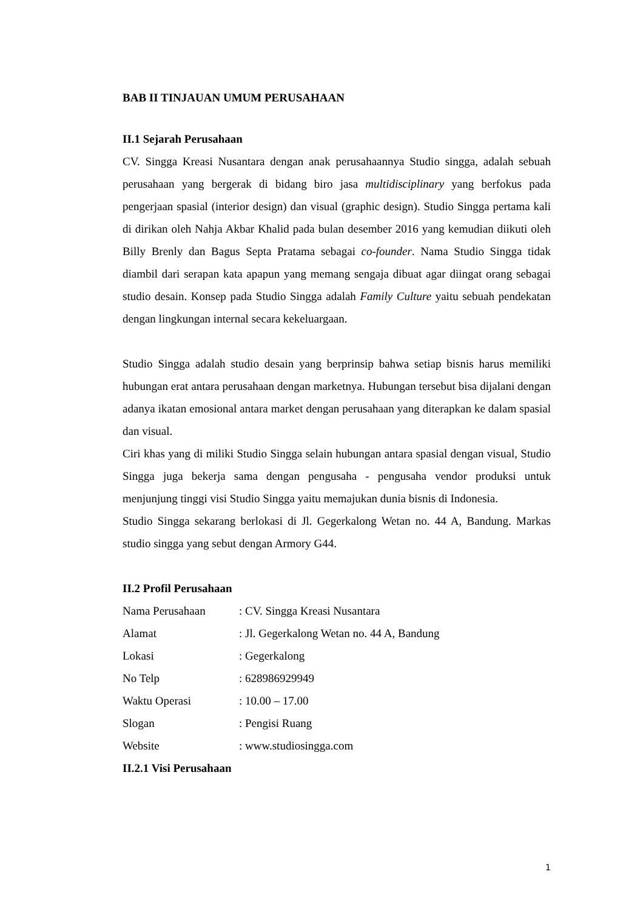BAB II TINJAUAN UMUM PERUSAHAAN
II.1 Sejarah Perusahaan
CV. Singga Kreasi Nusantara dengan anak perusahaannya Studio singga, adalah sebuah perusahaan yang bergerak di bidang biro jasa multidisciplinary yang berfokus pada pengerjaan spasial (interior design) dan visual (graphic design). Studio Singga pertama kali di dirikan oleh Nahja Akbar Khalid pada bulan desember 2016 yang kemudian diikuti oleh Billy Brenly dan Bagus Septa Pratama sebagai co-founder. Nama Studio Singga tidak diambil dari serapan kata apapun yang memang sengaja dibuat agar diingat orang sebagai studio desain. Konsep pada Studio Singga adalah Family Culture yaitu sebuah pendekatan dengan lingkungan internal secara kekeluargaan.
Studio Singga adalah studio desain yang berprinsip bahwa setiap bisnis harus memiliki hubungan erat antara perusahaan dengan marketnya. Hubungan tersebut bisa dijalani dengan adanya ikatan emosional antara market dengan perusahaan yang diterapkan ke dalam spasial dan visual.
Ciri khas yang di miliki Studio Singga selain hubungan antara spasial dengan visual, Studio Singga juga bekerja sama dengan pengusaha - pengusaha vendor produksi untuk menjunjung tinggi visi Studio Singga yaitu memajukan dunia bisnis di Indonesia.
Studio Singga sekarang berlokasi di Jl. Gegerkalong Wetan no. 44 A, Bandung. Markas studio singga yang sebut dengan Armory G44.
II.2 Profil Perusahaan
| Nama Perusahaan | : CV. Singga Kreasi Nusantara |
| Alamat | : Jl. Gegerkalong Wetan no. 44 A, Bandung |
| Lokasi | : Gegerkalong |
| No Telp | : 628986929949 |
| Waktu Operasi | : 10.00 – 17.00 |
| Slogan | : Pengisi Ruang |
| Website | : www.studiosingga.com |
II.2.1 Visi Perusahaan
1